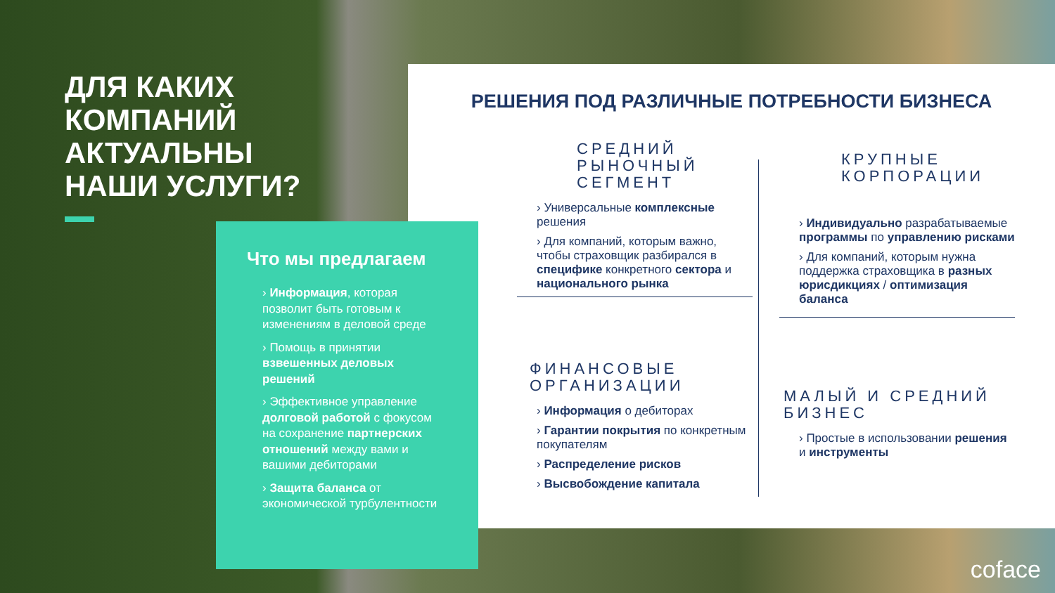ДЛЯ КАКИХ КОМПАНИЙ АКТУАЛЬНЫ НАШИ УСЛУГИ? РЕШЕНИЯ ПОД РАЗЛИЧНЫЕ ПОТРЕБНОСТИ БИЗНЕСА
Что мы предлагаем
› Информация, которая позволит быть готовым к изменениям в деловой среде
› Помощь в принятии взвешенных деловых решений
› Эффективное управление долговой работой с фокусом на сохранение партнерских отношений между вами и вашими дебиторами
› Защита баланса от экономической турбулентности
СРЕДНИЙ РЫНОЧНЫЙ СЕГМЕНТ
› Универсальные комплексные решения
› Для компаний, которым важно, чтобы страховщик разбирался в специфике конкретного сектора и национального рынка
ФИНАНСОВЫЕ ОРГАНИЗАЦИИ
› Информация о дебиторах
› Гарантии покрытия по конкретным покупателям
› Распределение рисков
› Высвобождение капитала
КРУПНЫЕ КОРПОРАЦИИ
› Индивидуально разрабатываемые программы по управлению рисками
› Для компаний, которым нужна поддержка страховщика в разных юрисдикциях / оптимизация баланса
МАЛЫЙ И СРЕДНИЙ БИЗНЕС
› Простые в использовании решения и инструменты
coface